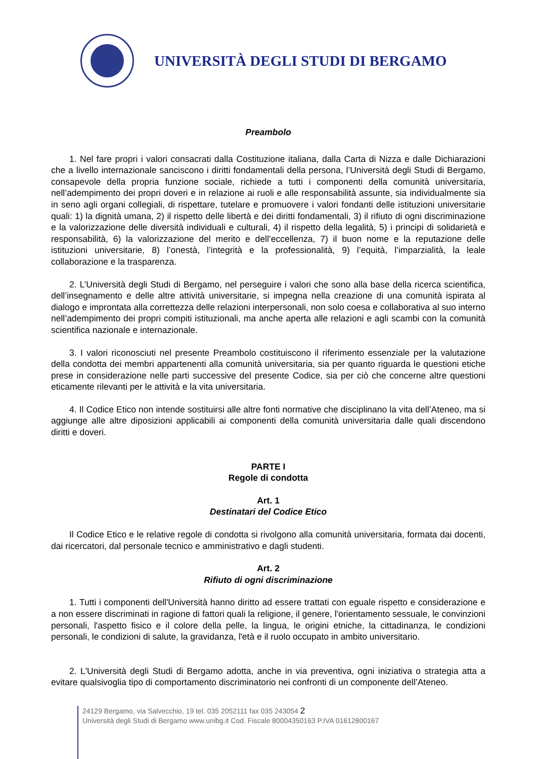UNIVERSITÀ DEGLI STUDI DI BERGAMO
Preambolo
1. Nel fare propri i valori consacrati dalla Costituzione italiana, dalla Carta di Nizza e dalle Dichiarazioni che a livello internazionale sanciscono i diritti fondamentali della persona, l’Università degli Studi di Bergamo, consapevole della propria funzione sociale, richiede a tutti i componenti della comunità universitaria, nell’adempimento dei propri doveri e in relazione ai ruoli e alle responsabilità assunte, sia individualmente sia in seno agli organi collegiali, di rispettare, tutelare e promuovere i valori fondanti delle istituzioni universitarie quali: 1) la dignità umana, 2) il rispetto delle libertà e dei diritti fondamentali, 3) il rifiuto di ogni discriminazione e la valorizzazione delle diversità individuali e culturali, 4) il rispetto della legalità, 5) i principi di solidarietà e responsabilità, 6) la valorizzazione del merito e dell’eccellenza, 7) il buon nome e la reputazione delle istituzioni universitarie, 8) l’onestà, l’integrità e la professionalità, 9) l’equità, l’imparzialità, la leale collaborazione e la trasparenza.
2. L’Università degli Studi di Bergamo, nel perseguire i valori che sono alla base della ricerca scientifica, dell’insegnamento e delle altre attività universitarie, si impegna nella creazione di una comunità ispirata al dialogo e improntata alla correttezza delle relazioni interpersonali, non solo coesa e collaborativa al suo interno nell’adempimento dei propri compiti istituzionali, ma anche aperta alle relazioni e agli scambi con la comunità scientifica nazionale e internazionale.
3. I valori riconosciuti nel presente Preambolo costituiscono il riferimento essenziale per la valutazione della condotta dei membri appartenenti alla comunità universitaria, sia per quanto riguarda le questioni etiche prese in considerazione nelle parti successive del presente Codice, sia per ciò che concerne altre questioni eticamente rilevanti per le attività e la vita universitaria.
4. Il Codice Etico non intende sostituirsi alle altre fonti normative che disciplinano la vita dell’Ateneo, ma si aggiunge alle altre diposizioni applicabili ai componenti della comunità universitaria dalle quali discendono diritti e doveri.
PARTE I
Regole di condotta
Art. 1
Destinatari del Codice Etico
Il Codice Etico e le relative regole di condotta si rivolgono alla comunità universitaria, formata dai docenti, dai ricercatori, dal personale tecnico e amministrativo e dagli studenti.
Art. 2
Rifiuto di ogni discriminazione
1. Tutti i componenti dell'Università hanno diritto ad essere trattati con eguale rispetto e considerazione e a non essere discriminati in ragione di fattori quali la religione, il genere, l'orientamento sessuale, le convinzioni personali, l'aspetto fisico e il colore della pelle, la lingua, le origini etniche, la cittadinanza, le condizioni personali, le condizioni di salute, la gravidanza, l'età e il ruolo occupato in ambito universitario.
2. L'Università degli Studi di Bergamo adotta, anche in via preventiva, ogni iniziativa o strategia atta a evitare qualsivoglia tipo di comportamento discriminatorio nei confronti di un componente dell’Ateneo.
24129 Bergamo, via Salvecchio, 19 tel. 035 2052111 fax 035 243054 2
Università degli Studi di Bergamo www.unibg.it Cod. Fiscale 80004350163 P.IVA 01612800167